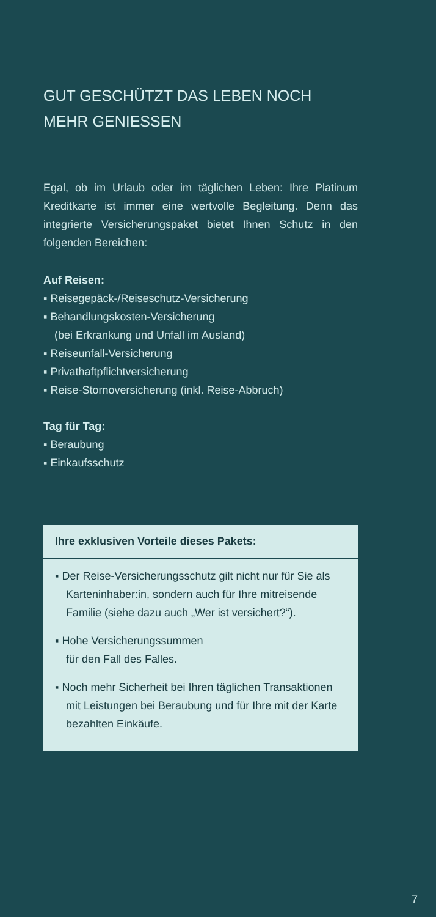GUT GESCHÜTZT DAS LEBEN NOCH MEHR GENIESSEN
Egal, ob im Urlaub oder im täglichen Leben: Ihre Platinum Kreditkarte ist immer eine wertvolle Begleitung. Denn das integrierte Versicherungspaket bietet Ihnen Schutz in den folgenden Bereichen:
Auf Reisen:
▪ Reisegepäck-/Reiseschutz-Versicherung
▪ Behandlungskosten-Versicherung
(bei Erkrankung und Unfall im Ausland)
▪ Reiseunfall-Versicherung
▪ Privathaftpflichtversicherung
▪ Reise-Stornoversicherung (inkl. Reise-Abbruch)
Tag für Tag:
▪ Beraubung
▪ Einkaufsschutz
Ihre exklusiven Vorteile dieses Pakets:
▪ Der Reise-Versicherungsschutz gilt nicht nur für Sie als Karteninhaber:in, sondern auch für Ihre mitreisende Familie (siehe dazu auch „Wer ist versichert?“).
▪ Hohe Versicherungssummen
für den Fall des Falles.
▪ Noch mehr Sicherheit bei Ihren täglichen Trans­aktionen mit Leistungen bei Beraubung und für Ihre mit der Karte bezahlten Einkäufe.
7